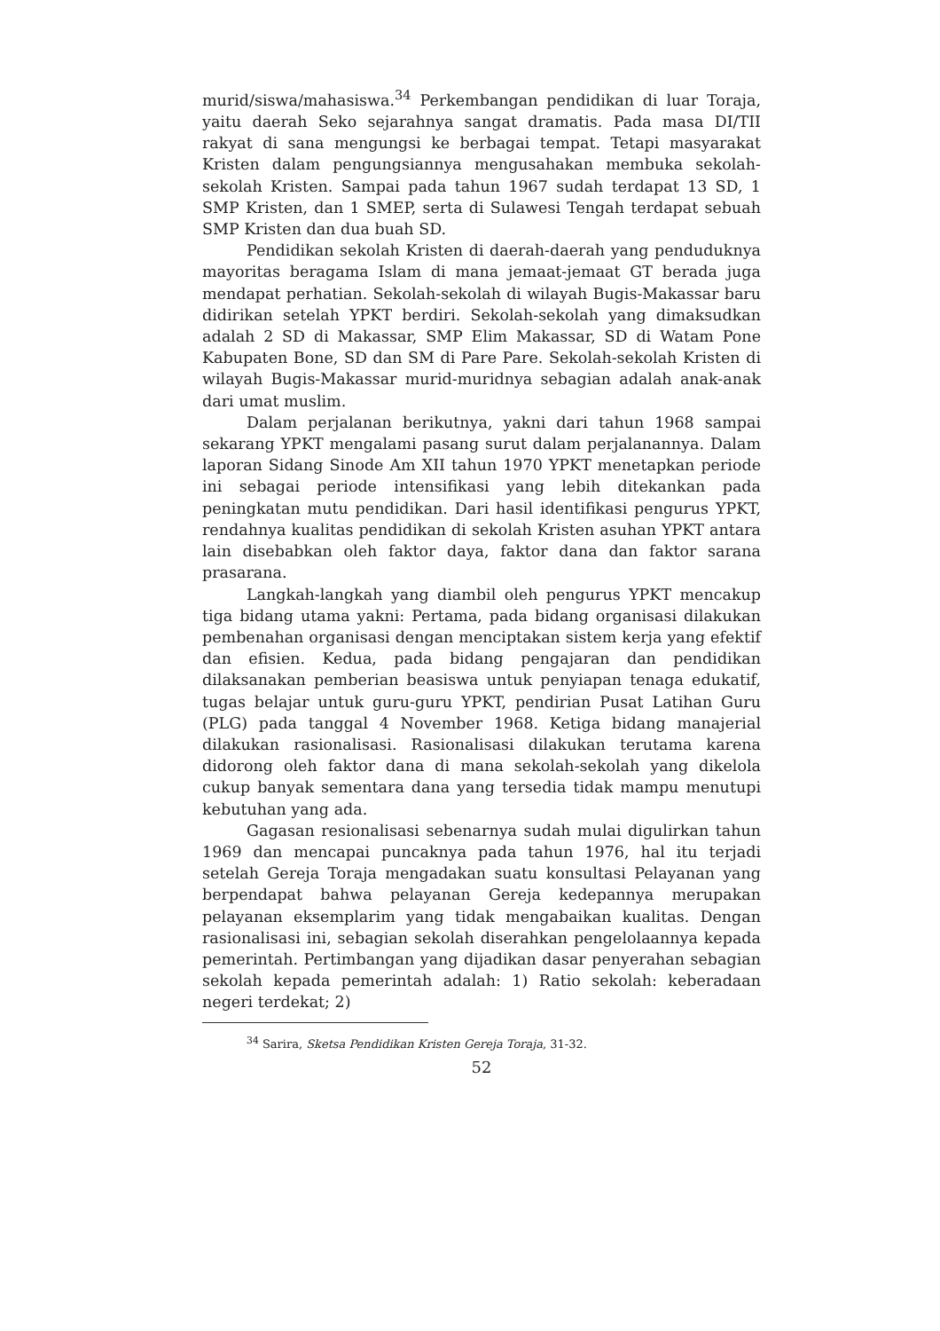murid/siswa/mahasiswa.<sup>34</sup> Perkembangan pendidikan di luar Toraja, yaitu daerah Seko sejarahnya sangat dramatis. Pada masa DI/TII rakyat di sana mengungsi ke berbagai tempat. Tetapi masyarakat Kristen dalam pengungsiannya mengusahakan membuka sekolah-sekolah Kristen. Sampai pada tahun 1967 sudah terdapat 13 SD, 1 SMP Kristen, dan 1 SMEP, serta di Sulawesi Tengah terdapat sebuah SMP Kristen dan dua buah SD.
Pendidikan sekolah Kristen di daerah-daerah yang penduduknya mayoritas beragama Islam di mana jemaat-jemaat GT berada juga mendapat perhatian. Sekolah-sekolah di wilayah Bugis-Makassar baru didirikan setelah YPKT berdiri. Sekolah-sekolah yang dimaksudkan adalah 2 SD di Makassar, SMP Elim Makassar, SD di Watam Pone Kabupaten Bone, SD dan SM di Pare Pare. Sekolah-sekolah Kristen di wilayah Bugis-Makassar murid-muridnya sebagian adalah anak-anak dari umat muslim.
Dalam perjalanan berikutnya, yakni dari tahun 1968 sampai sekarang YPKT mengalami pasang surut dalam perjalanannya. Dalam laporan Sidang Sinode Am XII tahun 1970 YPKT menetapkan periode ini sebagai periode intensifikasi yang lebih ditekankan pada peningkatan mutu pendidikan. Dari hasil identifikasi pengurus YPKT, rendahnya kualitas pendidikan di sekolah Kristen asuhan YPKT antara lain disebabkan oleh faktor daya, faktor dana dan faktor sarana prasarana.
Langkah-langkah yang diambil oleh pengurus YPKT mencakup tiga bidang utama yakni: Pertama, pada bidang organisasi dilakukan pembenahan organisasi dengan menciptakan sistem kerja yang efektif dan efisien. Kedua, pada bidang pengajaran dan pendidikan dilaksanakan pemberian beasiswa untuk penyiapan tenaga edukatif, tugas belajar untuk guru-guru YPKT, pendirian Pusat Latihan Guru (PLG) pada tanggal 4 November 1968. Ketiga bidang manajerial dilakukan rasionalisasi. Rasionalisasi dilakukan terutama karena didorong oleh faktor dana di mana sekolah-sekolah yang dikelola cukup banyak sementara dana yang tersedia tidak mampu menutupi kebutuhan yang ada.
Gagasan resionalisasi sebenarnya sudah mulai digulirkan tahun 1969 dan mencapai puncaknya pada tahun 1976, hal itu terjadi setelah Gereja Toraja mengadakan suatu konsultasi Pelayanan yang berpendapat bahwa pelayanan Gereja kedepannya merupakan pelayanan eksemplarim yang tidak mengabaikan kualitas. Dengan rasionalisasi ini, sebagian sekolah diserahkan pengelolaannya kepada pemerintah. Pertimbangan yang dijadikan dasar penyerahan sebagian sekolah kepada pemerintah adalah: 1) Ratio sekolah: keberadaan negeri terdekat; 2)
<sup>34</sup> Sarira, Sketsa Pendidikan Kristen Gereja Toraja, 31-32.
52